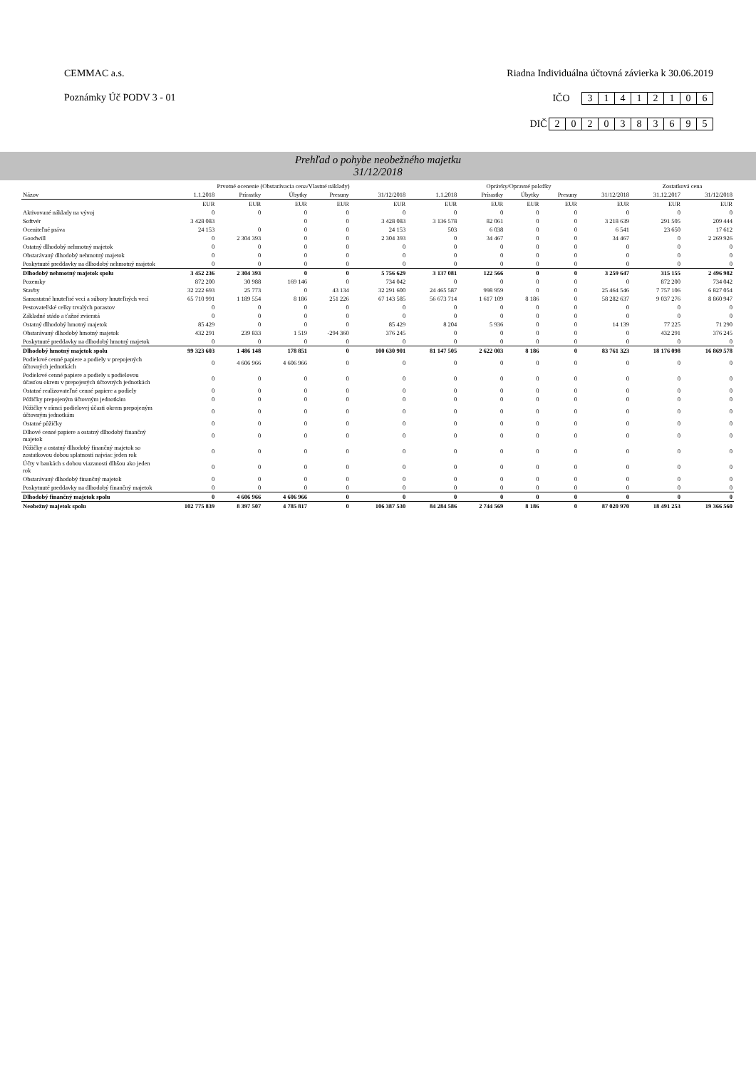CEMMAC a.s. Riadna Individuálna účtovná závierka k 30.06.2019
Poznámky Úč PODV 3 - 01 IČO 31412106
DIČ 2020383695
Prehľad o pohybe neobežného majetku
31/12/2018
| | Prvotné ocenenie (Obstarávacia cena/Vlastné náklady) | | | | | Oprávky/Opravné položky | | | | | Zostatková cena | |
| --- | --- | --- | --- | --- | --- | --- | --- | --- | --- | --- | --- | --- |
| Názov | 1.1.2018 | Prírastky | Úbytky | Presuny | 31/12/2018 | 1.1.2018 | Prírastky | Úbytky | Presuny | 31/12/2018 | 31.12.2017 | 31/12/2018 |
| | EUR | EUR | EUR | EUR | EUR | EUR | EUR | EUR | EUR | EUR | EUR | EUR |
| Aktivované náklady na vývoj | 0 | 0 | 0 | 0 | 0 | 0 | 0 | 0 | 0 | 0 | 0 | 0 |
| Softvér | 3 428 083 | | 0 | 0 | 3 428 083 | 3 136 578 | 82 061 | 0 | 0 | 3 218 639 | 291 505 | 209 444 |
| Oceniteľné práva | 24 153 | 0 | 0 | 0 | 24 153 | 503 | 6 038 | 0 | 0 | 6 541 | 23 650 | 17 612 |
| Goodwill | 0 | 2 304 393 | 0 | 0 | 2 304 393 | 0 | 34 467 | 0 | 0 | 34 467 | 0 | 2 269 926 |
| Ostatný dlhodobý nehmotný majetok | 0 | 0 | 0 | 0 | 0 | 0 | 0 | 0 | 0 | 0 | 0 | 0 |
| Obstarávaný dlhodobý nehmotný majetok | 0 | 0 | 0 | 0 | 0 | 0 | 0 | 0 | 0 | 0 | 0 | 0 |
| Poskytnuté preddavky na dlhodobý nehmotný majetok | 0 | 0 | 0 | 0 | 0 | 0 | 0 | 0 | 0 | 0 | 0 | 0 |
| Dlhodobý nehmotný majetok spolu | 3 452 236 | 2 304 393 | 0 | 0 | 5 756 629 | 3 137 081 | 122 566 | 0 | 0 | 3 259 647 | 315 155 | 2 496 982 |
| Pozemky | 872 200 | 30 988 | 169 146 | 0 | 734 042 | 0 | 0 | 0 | 0 | 0 | 872 200 | 734 042 |
| Stavby | 32 222 693 | 25 773 | 0 | 43 134 | 32 291 600 | 24 465 587 | 998 959 | 0 | 0 | 25 464 546 | 7 757 106 | 6 827 054 |
| Samostatné hnuteľné veci a súbory hnuteľných vecí | 65 710 991 | 1 189 554 | 8 186 | 251 226 | 67 143 585 | 56 673 714 | 1 617 109 | 8 186 | 0 | 58 282 637 | 9 037 276 | 8 860 947 |
| Pestovateľské celky trvalých porastov | 0 | 0 | 0 | 0 | 0 | 0 | 0 | 0 | 0 | 0 | 0 | 0 |
| Základné stádo a ťažné zvieratá | 0 | 0 | 0 | 0 | 0 | 0 | 0 | 0 | 0 | 0 | 0 | 0 |
| Ostatný dlhodobý hmotný majetok | 85 429 | 0 | 0 | 0 | 85 429 | 8 204 | 5 936 | 0 | 0 | 14 139 | 77 225 | 71 290 |
| Obstarávaný dlhodobý hmotný majetok | 432 291 | 239 833 | 1 519 | -294 360 | 376 245 | 0 | 0 | 0 | 0 | 0 | 432 291 | 376 245 |
| Poskytnuté preddavky na dlhodobý hmotný majetok | 0 | 0 | 0 | 0 | 0 | 0 | 0 | 0 | 0 | 0 | 0 | 0 |
| Dlhodobý hmotný majetok spolu | 99 323 603 | 1 486 148 | 178 851 | 0 | 100 630 901 | 81 147 505 | 2 622 003 | 8 186 | 0 | 83 761 323 | 18 176 098 | 16 869 578 |
| Podielové cenné papiere a podiely v prepojených účtovných jednotkách | 0 | 4 606 966 | 4 606 966 | 0 | 0 | 0 | 0 | 0 | 0 | 0 | 0 | 0 |
| Podielové cenné papiere a podiely s podielovou účasťou okrem v prepojených účtovných jednotkách | 0 | 0 | 0 | 0 | 0 | 0 | 0 | 0 | 0 | 0 | 0 | 0 |
| Ostatné realizovateľné cenné papiere a podiely | 0 | 0 | 0 | 0 | 0 | 0 | 0 | 0 | 0 | 0 | 0 | 0 |
| Pôžičky prepojeným účtovným jednotkám | 0 | 0 | 0 | 0 | 0 | 0 | 0 | 0 | 0 | 0 | 0 | 0 |
| Pôžičky v rámci podielovej účasti okrem prepojeným účtovným jednotkám | 0 | 0 | 0 | 0 | 0 | 0 | 0 | 0 | 0 | 0 | 0 | 0 |
| Ostatné pôžičky | 0 | 0 | 0 | 0 | 0 | 0 | 0 | 0 | 0 | 0 | 0 | 0 |
| Dlhové cenné papiere a ostatný dlhodobý finančný majetok | 0 | 0 | 0 | 0 | 0 | 0 | 0 | 0 | 0 | 0 | 0 | 0 |
| Pôžičky a ostatný dlhodobý finančný majetok so zostatkovou dobou splatnosti najviac jeden rok | 0 | 0 | 0 | 0 | 0 | 0 | 0 | 0 | 0 | 0 | 0 | 0 |
| Účty v bankách s dobou viazanosti dlhšou ako jeden rok | 0 | 0 | 0 | 0 | 0 | 0 | 0 | 0 | 0 | 0 | 0 | 0 |
| Obstarávaný dlhodobý finančný majetok | 0 | 0 | 0 | 0 | 0 | 0 | 0 | 0 | 0 | 0 | 0 | 0 |
| Poskytnuté preddavky na dlhodobý finančný majetok | 0 | 0 | 0 | 0 | 0 | 0 | 0 | 0 | 0 | 0 | 0 | 0 |
| Dlhodobý finančný majetok spolu | 0 | 4 606 966 | 4 606 966 | 0 | 0 | 0 | 0 | 0 | 0 | 0 | 0 | 0 |
| Neobežný majetok spolu | 102 775 839 | 8 397 507 | 4 785 817 | 0 | 106 387 530 | 84 284 586 | 2 744 569 | 8 186 | 0 | 87 020 970 | 18 491 253 | 19 366 560 |